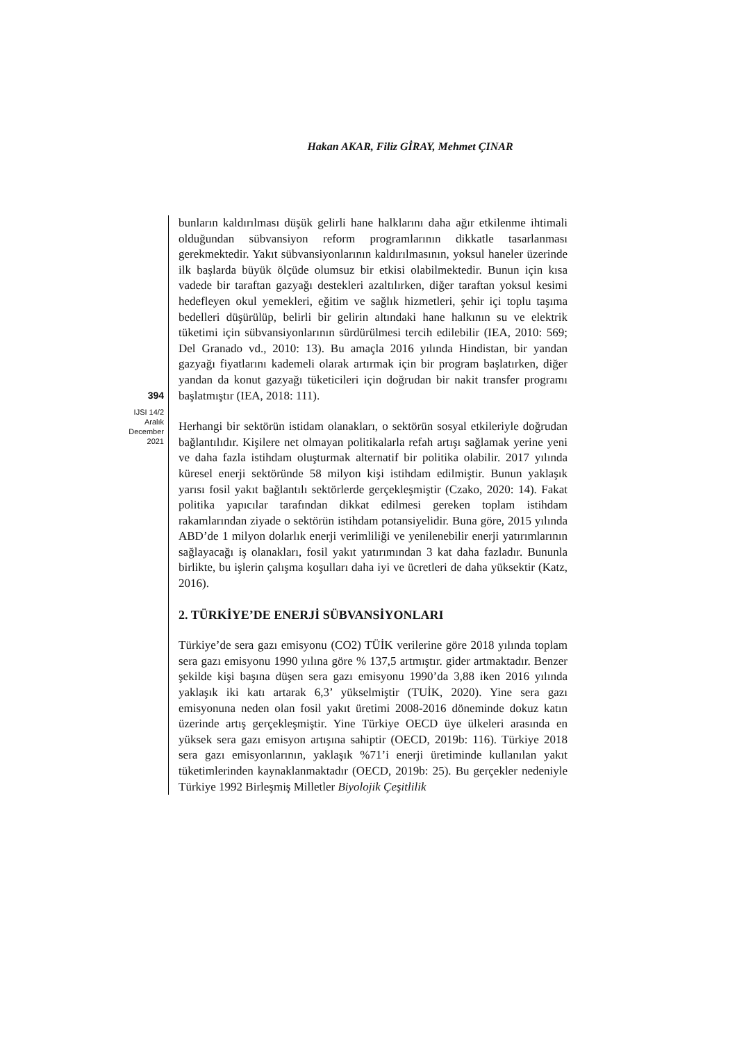Hakan AKAR, Filiz GİRAY, Mehmet ÇINAR
394
IJSI 14/2
Aralık
December
2021
bunların kaldırılması düşük gelirli hane halklarını daha ağır etkilenme ihtimali olduğundan sübvansiyon reform programlarının dikkatle tasarlanması gerekmektedir. Yakıt sübvansiyonlarının kaldırılmasının, yoksul haneler üzerinde ilk başlarda büyük ölçüde olumsuz bir etkisi olabilmektedir. Bunun için kısa vadede bir taraftan gazyağı destekleri azaltılırken, diğer taraftan yoksul kesimi hedefleyen okul yemekleri, eğitim ve sağlık hizmetleri, şehir içi toplu taşıma bedelleri düşürülüp, belirli bir gelirin altındaki hane halkının su ve elektrik tüketimi için sübvansiyonlarının sürdürülmesi tercih edilebilir (IEA, 2010: 569; Del Granado vd., 2010: 13). Bu amaçla 2016 yılında Hindistan, bir yandan gazyağı fiyatlarını kademeli olarak artırmak için bir program başlatırken, diğer yandan da konut gazyağı tüketicileri için doğrudan bir nakit transfer programı başlatmıştır (IEA, 2018: 111).
Herhangi bir sektörün istidam olanakları, o sektörün sosyal etkileriyle doğrudan bağlantılıdır. Kişilere net olmayan politikalarla refah artışı sağlamak yerine yeni ve daha fazla istihdam oluşturmak alternatif bir politika olabilir. 2017 yılında küresel enerji sektöründe 58 milyon kişi istihdam edilmiştir. Bunun yaklaşık yarısı fosil yakıt bağlantılı sektörlerde gerçekleşmiştir (Czako, 2020: 14). Fakat politika yapıcılar tarafından dikkat edilmesi gereken toplam istihdam rakamlarından ziyade o sektörün istihdam potansiyelidir. Buna göre, 2015 yılında ABD’de 1 milyon dolarlık enerji verimliliği ve yenilenebilir enerji yatırımlarının sağlayacağı iş olanakları, fosil yakıt yatırımından 3 kat daha fazladır. Bununla birlikte, bu işlerin çalışma koşulları daha iyi ve ücretleri de daha yüksektir (Katz, 2016).
2. TÜRKİYE’DE ENERJİ SÜBVANSİYONLARI
Türkiye’de sera gazı emisyonu (CO2) TÜİK verilerine göre 2018 yılında toplam sera gazı emisyonu 1990 yılına göre % 137,5 artmıştır. gider artmaktadır. Benzer şekilde kişi başına düşen sera gazı emisyonu 1990’da 3,88 iken 2016 yılında yaklaşık iki katı artarak 6,3’ yükselmiştir (TUİK, 2020). Yine sera gazı emisyonuna neden olan fosil yakıt üretimi 2008-2016 döneminde dokuz katın üzerinde artış gerçekleşmiştir. Yine Türkiye OECD üye ülkeleri arasında en yüksek sera gazı emisyon artışına sahiptir (OECD, 2019b: 116). Türkiye 2018 sera gazı emisyonlarının, yaklaşık %71’i enerji üretiminde kullanılan yakıt tüketimlerinden kaynaklanmaktadır (OECD, 2019b: 25). Bu gerçekler nedeniyle Türkiye 1992 Birleşmiş Milletler Biyolojik Çeşitlilik